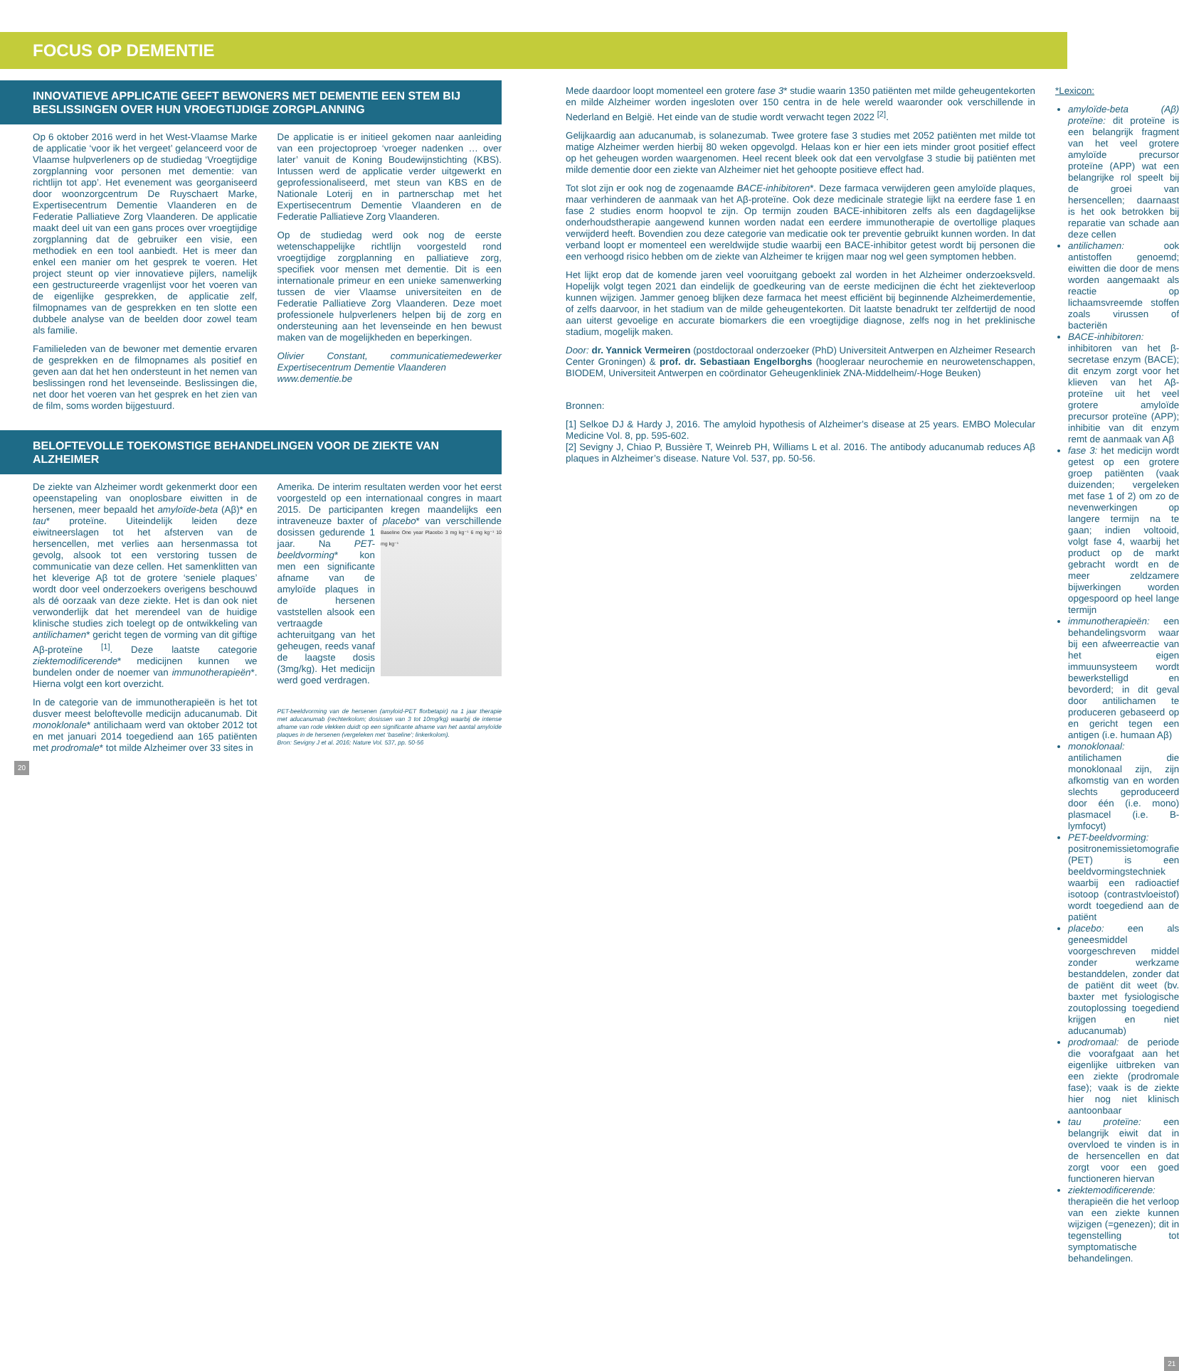FOCUS OP DEMENTIE
INNOVATIEVE APPLICATIE GEEFT BEWONERS MET DEMENTIE EEN STEM BIJ BESLISSINGEN OVER HUN VROEGTIJDIGE ZORGPLANNING
Op 6 oktober 2016 werd in het West-Vlaamse Marke de applicatie ‘voor ik het vergeet’ gelanceerd voor de Vlaamse hulpverleners op de studiedag ‘Vroegtijdige zorgplanning voor personen met dementie: van richtlijn tot app’. Het evenement was georganiseerd door woonzorgcentrum De Ruyschaert Marke, Expertisecentrum Dementie Vlaanderen en de Federatie Palliatieve Zorg Vlaanderen. De applicatie maakt deel uit van een gans proces over vroegtijdige zorgplanning dat de gebruiker een visie, een methodiek en een tool aanbiedt. Het is meer dan enkel een manier om het gesprek te voeren. Het project steunt op vier innovatieve pijlers, namelijk een gestructureerde vragenlijst voor het voeren van de eigenlijke gesprekken, de applicatie zelf, filmopnames van de gesprekken en ten slotte een dubbele analyse van de beelden door zowel team als familie.
Familieleden van de bewoner met dementie ervaren de gesprekken en de filmopnames als positief en geven aan dat het hen ondersteunt in het nemen van beslissingen rond het levenseinde. Beslissingen die, net door het voeren van het gesprek en het zien van de film, soms worden bijgestuurd.
De applicatie is er initieel gekomen naar aanleiding van een projectoproep ‘vroeger nadenken … over later’ vanuit de Koning Boudewijnstichting (KBS). Intussen werd de applicatie verder uitgewerkt en geprofessionaliseerd, met steun van KBS en de Nationale Loterij en in partnerschap met het Expertisecentrum Dementie Vlaanderen en de Federatie Palliatieve Zorg Vlaanderen.
Op de studiedag werd ook nog de eerste wetenschappelijke richtlijn voorgesteld rond vroegtijdige zorgplanning en palliatieve zorg, specifiek voor mensen met dementie. Dit is een internationale primeur en een unieke samenwerking tussen de vier Vlaamse universiteiten en de Federatie Palliatieve Zorg Vlaanderen. Deze moet professionele hulpverleners helpen bij de zorg en ondersteuning aan het levenseinde en hen bewust maken van de mogelijkheden en beperkingen.
Olivier Constant, communicatiemedewerker Expertisecentrum Dementie Vlaanderen
www.dementie.be
BELOFTEVOLLE TOEKOMSTIGE BEHANDELINGEN VOOR DE ZIEKTE VAN ALZHEIMER
De ziekte van Alzheimer wordt gekenmerkt door een opeenstapeling van onoplosbare eiwitten in de hersenen, meer bepaald het amyloïde-beta (Aβ)* en tau* proteïne. Uiteindelijk leiden deze eiwitneerslagen tot het afsterven van de hersencellen, met verlies aan hersenmassa tot gevolg, alsook tot een verstoring tussen de communicatie van deze cellen. Het samenklitten van het kleverige Aβ tot de grotere ‘seniele plaques’ wordt door veel onderzoekers overigens beschouwd als dé oorzaak van deze ziekte. Het is dan ook niet verwonderlijk dat het merendeel van de huidige klinische studies zich toelegt op de ontwikkeling van antilichamen* gericht tegen de vorming van dit giftige Aβ-proteïne <sup>[1]</sup>. Deze laatste categorie ziektemodificerende* medicijnen kunnen we bundelen onder de noemer van immunotherapieën*. Hierna volgt een kort overzicht.
In de categorie van de immunotherapieën is het tot dusver meest beloftevolle medicijn aducanumab. Dit monoklonale* antilichaam werd van oktober 2012 tot en met januari 2014 toegediend aan 165 patiënten met prodromale* tot milde Alzheimer over 33 sites in
Amerika. De interim resultaten werden voor het eerst voorgesteld op een internationaal congres in maart 2015. De participanten kregen maandelijks een intraveneuze baxter of placebo* Baseline One year Placebo 3 mg kg⁻¹ 6 mg kg⁻¹ 10 mg kg⁻¹ van verschillende dosissen gedurende 1 jaar. Na PET-beeldvorming* kon men een significante afname van de amyloïde plaques in de hersenen vaststellen alsook een vertraagde achteruitgang van het geheugen, reeds vanaf de laagste dosis (3mg/kg). Het medicijn werd goed verdragen.
PET-beeldvorming van de hersenen (amyloid-PET florbetapir) na 1 jaar therapie met aducanumab (rechterkolom; dosissen van 3 tot 10mg/kg) waarbij de intense afname van rode vlekken duidt op een significante afname van het aantal amyloïde plaques in de hersenen (vergeleken met ‘baseline’; linkerkolom).
Bron: Sevigny J et al. 2016; Nature Vol. 537, pp. 50-56
20
Mede daardoor loopt momenteel een grotere fase 3* studie waarin 1350 patiënten met milde geheugentekorten en milde Alzheimer worden ingesloten over 150 centra in de hele wereld waaronder ook verschillende in Nederland en België. Het einde van de studie wordt verwacht tegen 2022 <sup>[2]</sup>.
Gelijkaardig aan aducanumab, is solanezumab. Twee grotere fase 3 studies met 2052 patiënten met milde tot matige Alzheimer werden hierbij 80 weken opgevolgd. Helaas kon er hier een iets minder groot positief effect op het geheugen worden waargenomen. Heel recent bleek ook dat een vervolgfase 3 studie bij patiënten met milde dementie door een ziekte van Alzheimer niet het gehoopte positieve effect had.
Tot slot zijn er ook nog de zogenaamde BACE-inhibitoren*. Deze farmaca verwijderen geen amyloïde plaques, maar verhinderen de aanmaak van het Aβ-proteïne. Ook deze medicinale strategie lijkt na eerdere fase 1 en fase 2 studies enorm hoopvol te zijn. Op termijn zouden BACE-inhibitoren zelfs als een dagdagelijkse onderhoudstherapie aangewend kunnen worden nadat een eerdere immunotherapie de overtollige plaques verwijderd heeft. Bovendien zou deze categorie van medicatie ook ter preventie gebruikt kunnen worden. In dat verband loopt er momenteel een wereldwijde studie waarbij een BACE-inhibitor getest wordt bij personen die een verhoogd risico hebben om de ziekte van Alzheimer te krijgen maar nog wel geen symptomen hebben.
Het lijkt erop dat de komende jaren veel vooruitgang geboekt zal worden in het Alzheimer onderzoeksveld. Hopelijk volgt tegen 2021 dan eindelijk de goedkeuring van de eerste medicijnen die écht het ziekteverloop kunnen wijzigen. Jammer genoeg blijken deze farmaca het meest efficiënt bij beginnende Alzheimerdementie, of zelfs daarvoor, in het stadium van de milde geheugentekorten. Dit laatste benadrukt ter zelfdertijd de nood aan uiterst gevoelige en accurate biomarkers die een vroegtijdige diagnose, zelfs nog in het preklinische stadium, mogelijk maken.
Door: dr. Yannick Vermeiren (postdoctoraal onderzoeker (PhD) Universiteit Antwerpen en Alzheimer Research Center Groningen) & prof. dr. Sebastiaan Engelborghs (hoogleraar neurochemie en neurowetenschappen, BIODEM, Universiteit Antwerpen en coördinator Geheugenkliniek ZNA-Middelheim/-Hoge Beuken)
Bronnen:
[1] Selkoe DJ & Hardy J, 2016. The amyloid hypothesis of Alzheimer’s disease at 25 years. EMBO Molecular Medicine Vol. 8, pp. 595-602.
[2] Sevigny J, Chiao P, Bussière T, Weinreb PH, Williams L et al. 2016. The antibody aducanumab reduces Aβ plaques in Alzheimer’s disease. Nature Vol. 537, pp. 50-56.
*Lexicon:
amyloïde-beta (Aβ) proteïne: dit proteïne is een belangrijk fragment van het veel grotere amyloïde precursor proteïne (APP) wat een belangrijke rol speelt bij de groei van hersencellen; daarnaast is het ook betrokken bij reparatie van schade aan deze cellen
antilichamen: ook antistoffen genoemd; eiwitten die door de mens worden aangemaakt als reactie op lichaamsvreemde stoffen zoals virussen of bacteriën
BACE-inhibitoren: inhibitoren van het β-secretase enzym (BACE); dit enzym zorgt voor het klieven van het Aβ-proteïne uit het veel grotere amyloïde precursor proteïne (APP); inhibitie van dit enzym remt de aanmaak van Aβ
fase 3: het medicijn wordt getest op een grotere groep patiënten (vaak duizenden; vergeleken met fase 1 of 2) om zo de nevenwerkingen op langere termijn na te gaan; indien voltooid, volgt fase 4, waarbij het product op de markt gebracht wordt en de meer zeldzamere bijwerkingen worden opgespoord op heel lange termijn
immunotherapieën: een behandelingsvorm waar bij een afweerreactie van het eigen immuunsysteem wordt bewerkstelligd en bevorderd; in dit geval door antilichamen te produceren gebaseerd op en gericht tegen een antigen (i.e. humaan Aβ)
monoklonaal: antilichamen die monoklonaal zijn, zijn afkomstig van en worden slechts geproduceerd door één (i.e. mono) plasmacel (i.e. B-lymfocyt)
PET-beeldvorming: positronemissietomografie (PET) is een beeldvormingstechniek waarbij een radioactief isotoop (contrastvloeistof) wordt toegediend aan de patiënt
placebo: een als geneesmiddel voorgeschreven middel zonder werkzame bestanddelen, zonder dat de patiënt dit weet (bv. baxter met fysiologische zoutoplossing toegediend krijgen en niet aducanumab)
prodromaal: de periode die voorafgaat aan het eigenlijke uitbreken van een ziekte (prodromale fase); vaak is de ziekte hier nog niet klinisch aantoonbaar
tau proteïne: een belangrijk eiwit dat in overvloed te vinden is in de hersencellen en dat zorgt voor een goed functioneren hiervan
ziektemodificerende: therapieën die het verloop van een ziekte kunnen wijzigen (=genezen); dit in tegenstelling tot symptomatische behandelingen.
21